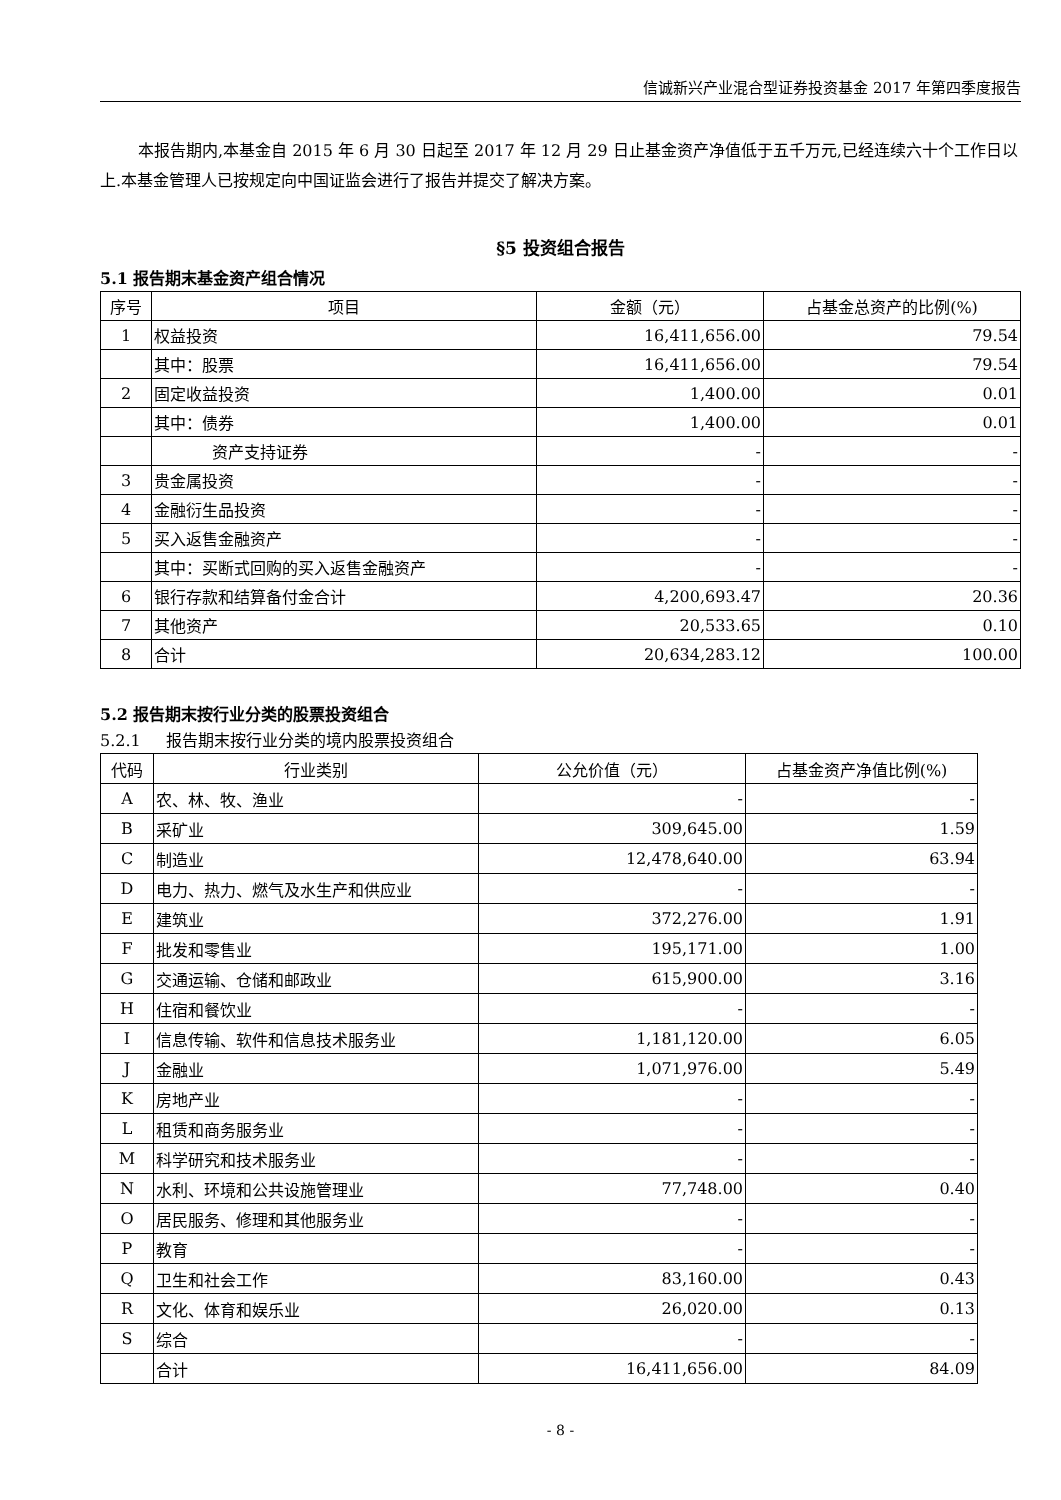信诚新兴产业混合型证券投资基金 2017 年第四季度报告
本报告期内,本基金自 2015 年 6 月 30 日起至 2017 年 12 月 29 日止基金资产净值低于五千万元,已经连续六十个工作日以上.本基金管理人已按规定向中国证监会进行了报告并提交了解决方案。
§5 投资组合报告
5.1 报告期末基金资产组合情况
| 序号 | 项目 | 金额（元） | 占基金总资产的比例(%) |
| --- | --- | --- | --- |
| 1 | 权益投资 | 16,411,656.00 | 79.54 |
| | 其中：股票 | 16,411,656.00 | 79.54 |
| 2 | 固定收益投资 | 1,400.00 | 0.01 |
| | 其中：债券 | 1,400.00 | 0.01 |
| | 资产支持证券 | - | - |
| 3 | 贵金属投资 | - | - |
| 4 | 金融衍生品投资 | - | - |
| 5 | 买入返售金融资产 | - | - |
| | 其中：买断式回购的买入返售金融资产 | - | - |
| 6 | 银行存款和结算备付金合计 | 4,200,693.47 | 20.36 |
| 7 | 其他资产 | 20,533.65 | 0.10 |
| 8 | 合计 | 20,634,283.12 | 100.00 |
5.2 报告期末按行业分类的股票投资组合
5.2.1 报告期末按行业分类的境内股票投资组合
| 代码 | 行业类别 | 公允价值（元） | 占基金资产净值比例(%) |
| --- | --- | --- | --- |
| A | 农、林、牧、渔业 | - | - |
| B | 采矿业 | 309,645.00 | 1.59 |
| C | 制造业 | 12,478,640.00 | 63.94 |
| D | 电力、热力、燃气及水生产和供应业 | - | - |
| E | 建筑业 | 372,276.00 | 1.91 |
| F | 批发和零售业 | 195,171.00 | 1.00 |
| G | 交通运输、仓储和邮政业 | 615,900.00 | 3.16 |
| H | 住宿和餐饮业 | - | - |
| I | 信息传输、软件和信息技术服务业 | 1,181,120.00 | 6.05 |
| J | 金融业 | 1,071,976.00 | 5.49 |
| K | 房地产业 | - | - |
| L | 租赁和商务服务业 | - | - |
| M | 科学研究和技术服务业 | - | - |
| N | 水利、环境和公共设施管理业 | 77,748.00 | 0.40 |
| O | 居民服务、修理和其他服务业 | - | - |
| P | 教育 | - | - |
| Q | 卫生和社会工作 | 83,160.00 | 0.43 |
| R | 文化、体育和娱乐业 | 26,020.00 | 0.13 |
| S | 综合 | - | - |
| | 合计 | 16,411,656.00 | 84.09 |
- 8 -